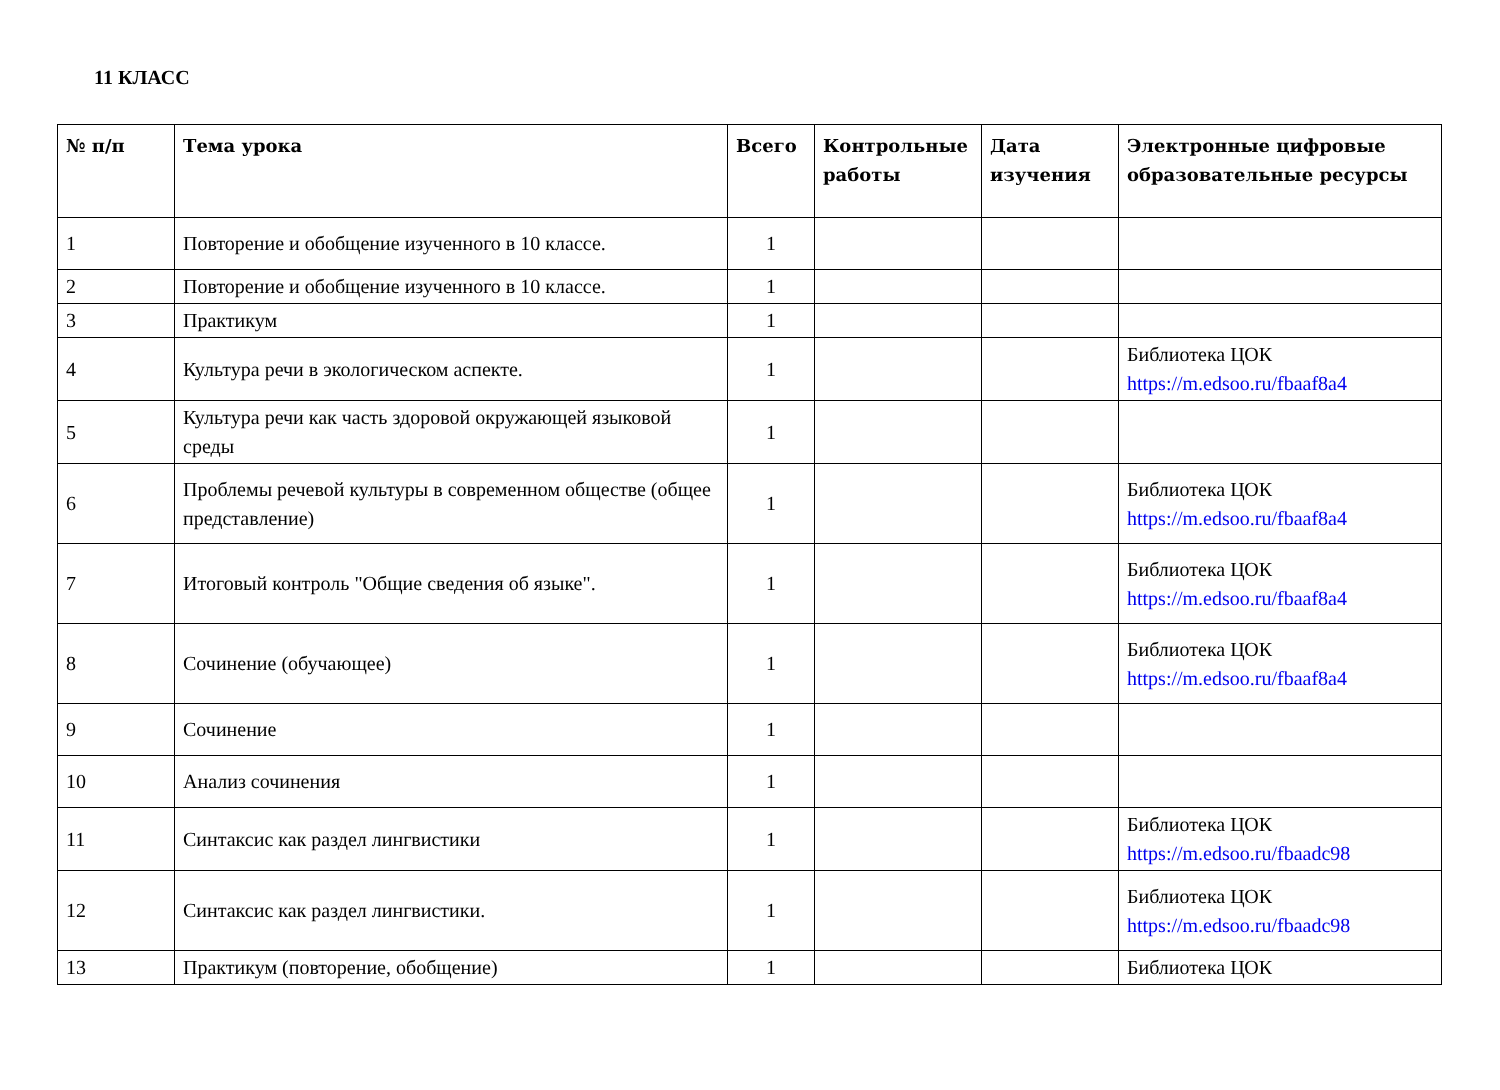11 КЛАСС
| № п/п | Тема урока | Всего | Контрольные работы | Дата изучения | Электронные цифровые образовательные ресурсы |
| --- | --- | --- | --- | --- | --- |
| 1 | Повторение и обобщение изученного в 10 классе. | 1 | | | |
| 2 | Повторение и обобщение изученного в 10 классе. | 1 | | | |
| 3 | Практикум | 1 | | | |
| 4 | Культура речи в экологическом аспекте. | 1 | | | Библиотека ЦОК https://m.edsoo.ru/fbaaf8a4 |
| 5 | Культура речи как часть здоровой окружающей языковой среды | 1 | | | |
| 6 | Проблемы речевой культуры в современном обществе (общее представление) | 1 | | | Библиотека ЦОК https://m.edsoo.ru/fbaaf8a4 |
| 7 | Итоговый контроль "Общие сведения об языке". | 1 | | | Библиотека ЦОК https://m.edsoo.ru/fbaaf8a4 |
| 8 | Сочинение (обучающее) | 1 | | | Библиотека ЦОК https://m.edsoo.ru/fbaaf8a4 |
| 9 | Сочинение | 1 | | | |
| 10 | Анализ сочинения | 1 | | | |
| 11 | Синтаксис как раздел лингвистики | 1 | | | Библиотека ЦОК https://m.edsoo.ru/fbaadc98 |
| 12 | Синтаксис как раздел лингвистики. | 1 | | | Библиотека ЦОК https://m.edsoo.ru/fbaadc98 |
| 13 | Практикум (повторение, обобщение) | 1 | | | Библиотека ЦОК |